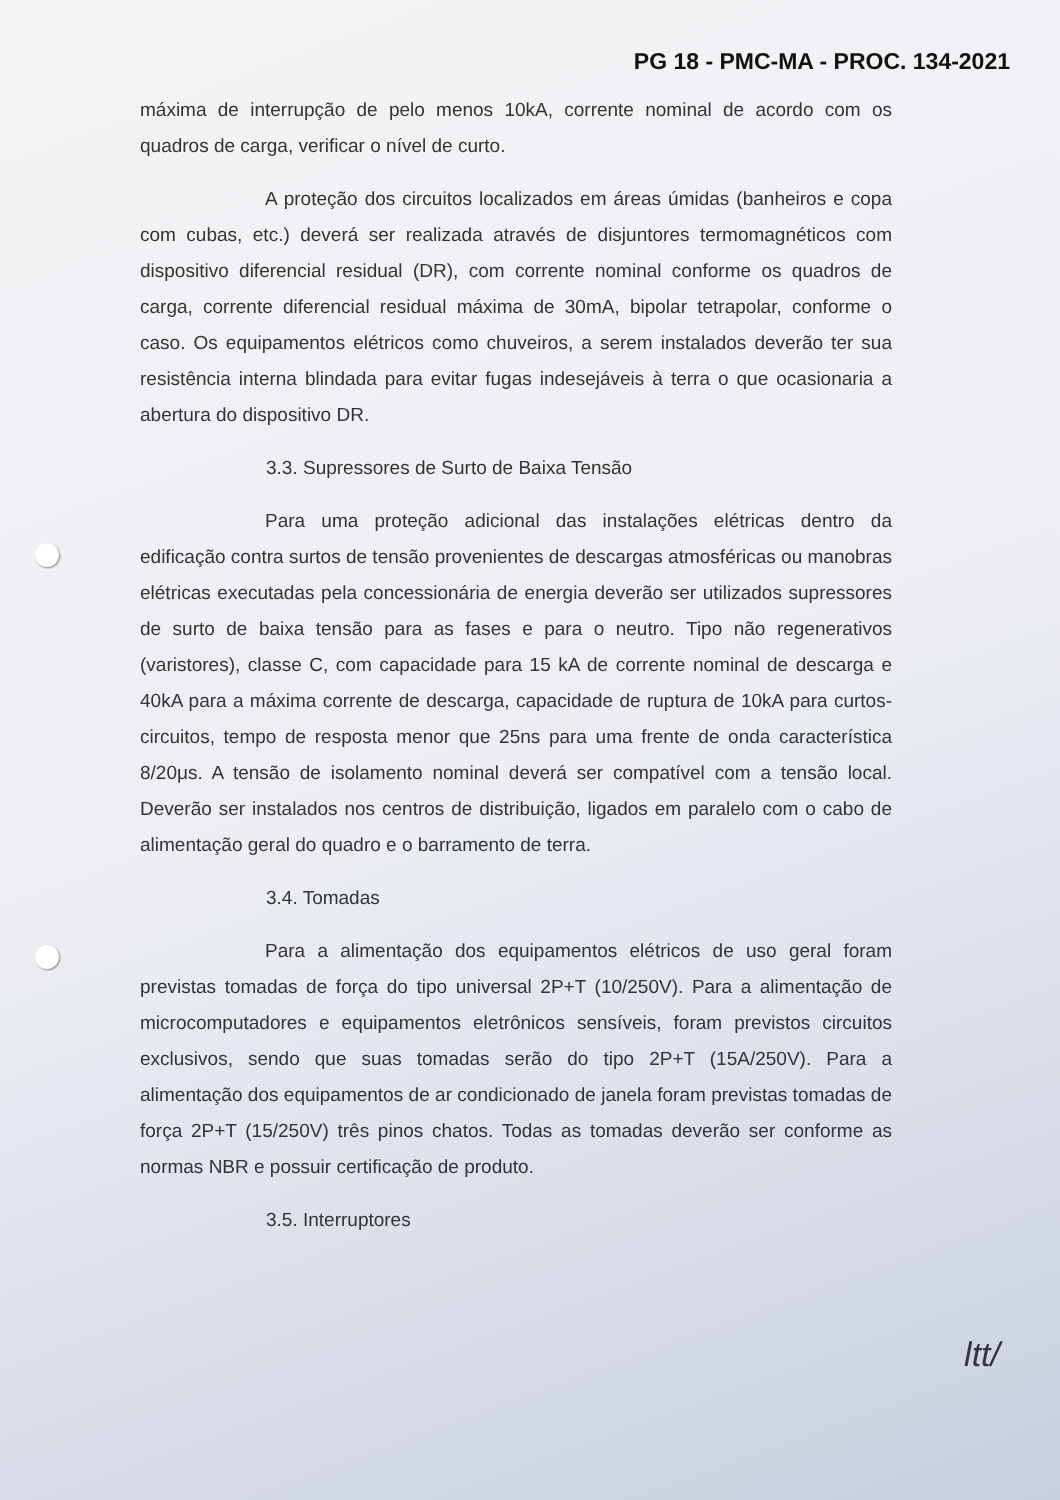PG 18 - PMC-MA - PROC. 134-2021
máxima de interrupção de pelo menos 10kA, corrente nominal de acordo com os quadros de carga, verificar o nível de curto.
A proteção dos circuitos localizados em áreas úmidas (banheiros e copa com cubas, etc.) deverá ser realizada através de disjuntores termomagnéticos com dispositivo diferencial residual (DR), com corrente nominal conforme os quadros de carga, corrente diferencial residual máxima de 30mA, bipolar tetrapolar, conforme o caso. Os equipamentos elétricos como chuveiros, a serem instalados deverão ter sua resistência interna blindada para evitar fugas indesejáveis à terra o que ocasionaria a abertura do dispositivo DR.
3.3. Supressores de Surto de Baixa Tensão
Para uma proteção adicional das instalações elétricas dentro da edificação contra surtos de tensão provenientes de descargas atmosféricas ou manobras elétricas executadas pela concessionária de energia deverão ser utilizados supressores de surto de baixa tensão para as fases e para o neutro. Tipo não regenerativos (varistores), classe C, com capacidade para 15 kA de corrente nominal de descarga e 40kA para a máxima corrente de descarga, capacidade de ruptura de 10kA para curtos-circuitos, tempo de resposta menor que 25ns para uma frente de onda característica 8/20μs. A tensão de isolamento nominal deverá ser compatível com a tensão local. Deverão ser instalados nos centros de distribuição, ligados em paralelo com o cabo de alimentação geral do quadro e o barramento de terra.
3.4. Tomadas
Para a alimentação dos equipamentos elétricos de uso geral foram previstas tomadas de força do tipo universal 2P+T (10/250V). Para a alimentação de microcomputadores e equipamentos eletrônicos sensíveis, foram previstos circuitos exclusivos, sendo que suas tomadas serão do tipo 2P+T (15A/250V). Para a alimentação dos equipamentos de ar condicionado de janela foram previstas tomadas de força 2P+T (15/250V) três pinos chatos. Todas as tomadas deverão ser conforme as normas NBR e possuir certificação de produto.
3.5. Interruptores
ltt/